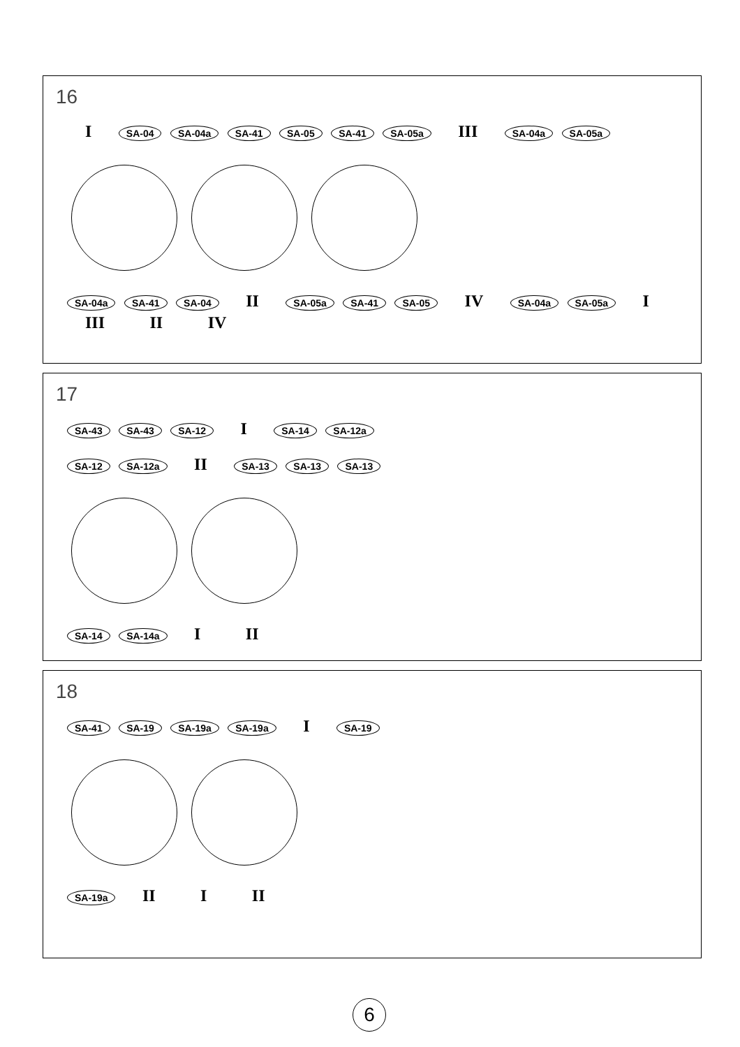16
I SA-04 SA-04a SA-41 SA-05 SA-41 SA-05a III SA-04a SA-05a
SA-04a SA-41 SA-04 II SA-05a SA-41 SA-05 IV SA-04a SA-05a I III II IV
17
SA-43 SA-43 SA-12 I SA-14 SA-12a
SA-12 SA-12a II SA-13 SA-13 SA-13
SA-14 SA-14a I II
18
SA-41 SA-19 SA-19a SA-19a I SA-19
SA-19a II I II
6